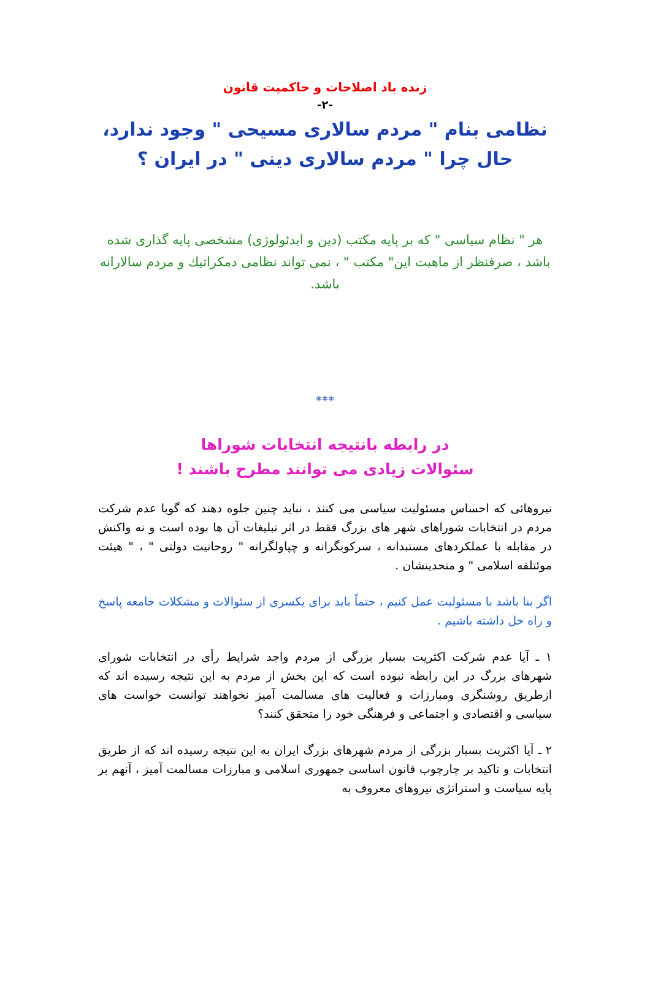زنده باد اصلاحات و حاکمیت قانون
-۲-
نظامی بنام " مردم سالاری مسیحی " وجود ندارد،
حال چرا " مردم سالاری دینی " در ایران ؟
هر " نظام سیاسی " که بر پایه مکتب (دین و ایدئولوژی) مشخصی پایه گذاری شده باشد ، صرفنظر از ماهیت این" مکتب " ، نمی تواند نظامی دمکراتیك و مردم سالارانه باشد.
***
در رابطه بانتیجه انتخابات شوراها
سئوالات زیادی می توانند مطرح باشند !
نیروهائی که احساس مسئولیت سیاسی می کنند ، نباید چنین جلوه دهند که گویا عدم شرکت مردم در انتخابات شوراهای شهر های بزرگ فقط در اثر تبلیغات آن ها بوده است و نه واکنش در مقابله با عملکردهای مستبدانه ، سرکوبگرانه و چپاولگرانه " روحانیت دولتی " ، " هیئت موئتلفه اسلامی " و متحدینشان .
اگر بنا باشد با مسئولیت عمل کنیم ، حتماً باید برای یکسری از سئوالات و مشکلات جامعه پاسخ و راه حل داشته باشیم .
۱ ـ آیا عدم شرکت اکثریت بسیار بزرگی از مردم واجد شرایط رأی در انتخابات شورای شهرهای بزرگ در این رابطه نبوده است که این بخش از مردم به این نتیجه رسیده اند که ازطریق روشنگری ومبارزات و فعالیت های مسالمت آمیز نخواهند توانست خواست های سیاسی و اقتصادی و اجتماعی و فرهنگی خود را متحقق کنند؟
۲ ـ آیا اکثریت بسیار بزرگی از مردم شهرهای بزرگ ایران به این نتیجه رسیده اند که از طریق انتخابات و تاکید بر چارچوب قانون اساسی جمهوری اسلامی و مبارزات مسالمت آمیز ، آنهم بر پایه سیاست و استراتژی نیروهای معروف به